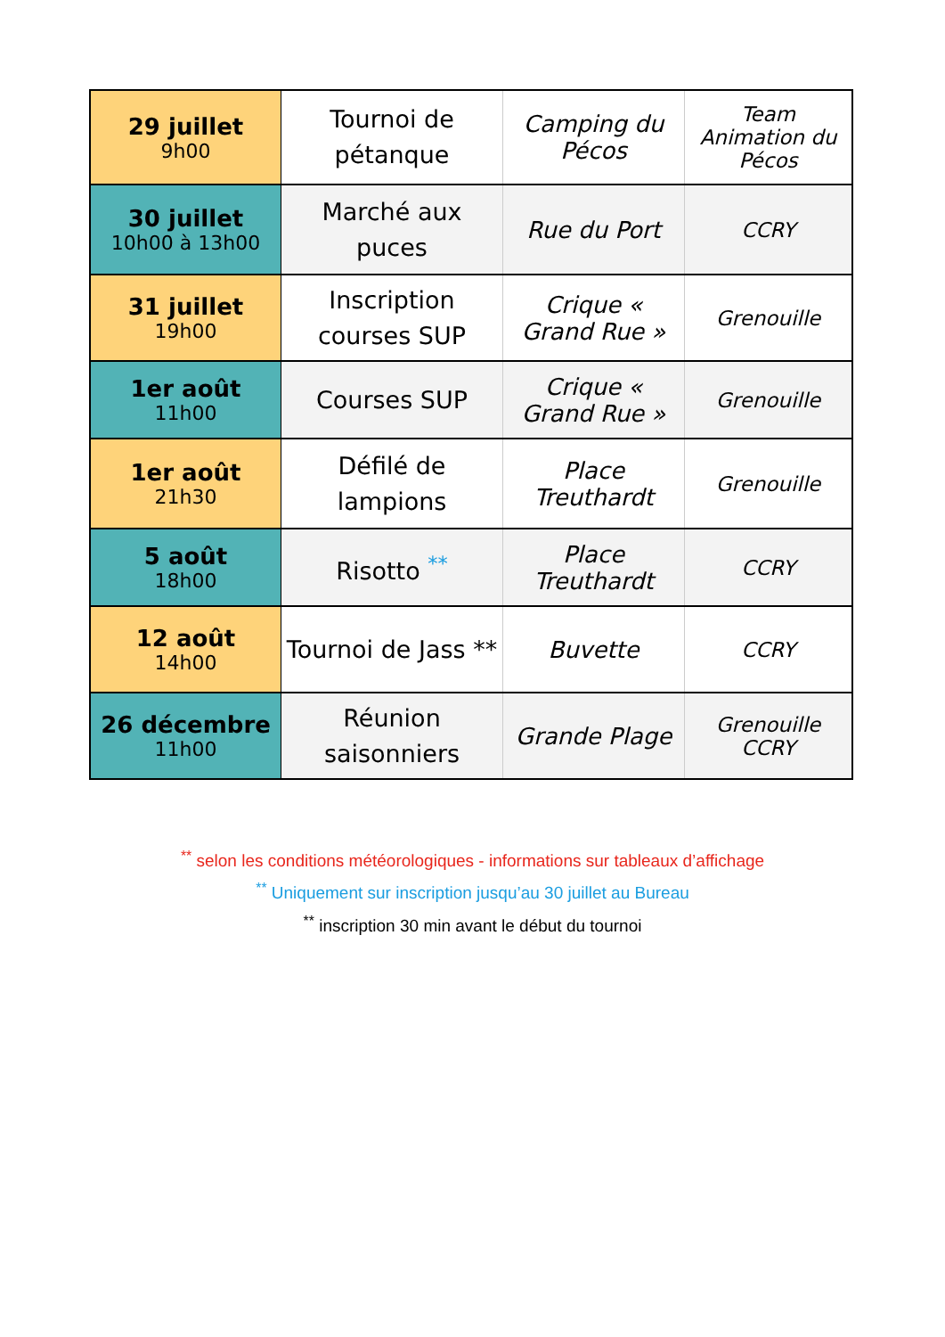| 29 juillet 9h00 | Tournoi de pétanque | Camping du Pécos | Team Animation du Pécos |
| 30 juillet 10h00 à 13h00 | Marché aux puces | Rue du Port | CCRY |
| 31 juillet 19h00 | Inscription courses SUP | Crique « Grand Rue » | Grenouille |
| 1er août 11h00 | Courses SUP | Crique « Grand Rue » | Grenouille |
| 1er août 21h30 | Défilé de lampions | Place Treuthardt | Grenouille |
| 5 août 18h00 | Risotto <sup>**</sup> | Place Treuthardt | CCRY |
| 12 août 14h00 | Tournoi de Jass ** | Buvette | CCRY |
| 26 décembre 11h00 | Réunion saisonniers | Grande Plage | Grenouille CCRY |
<sup>**</sup> selon les conditions météorologiques - informations sur tableaux d’affichage
<sup>**</sup> Uniquement sur inscription jusqu’au 30 juillet au Bureau
<sup>**</sup> inscription 30 min avant le début du tournoi